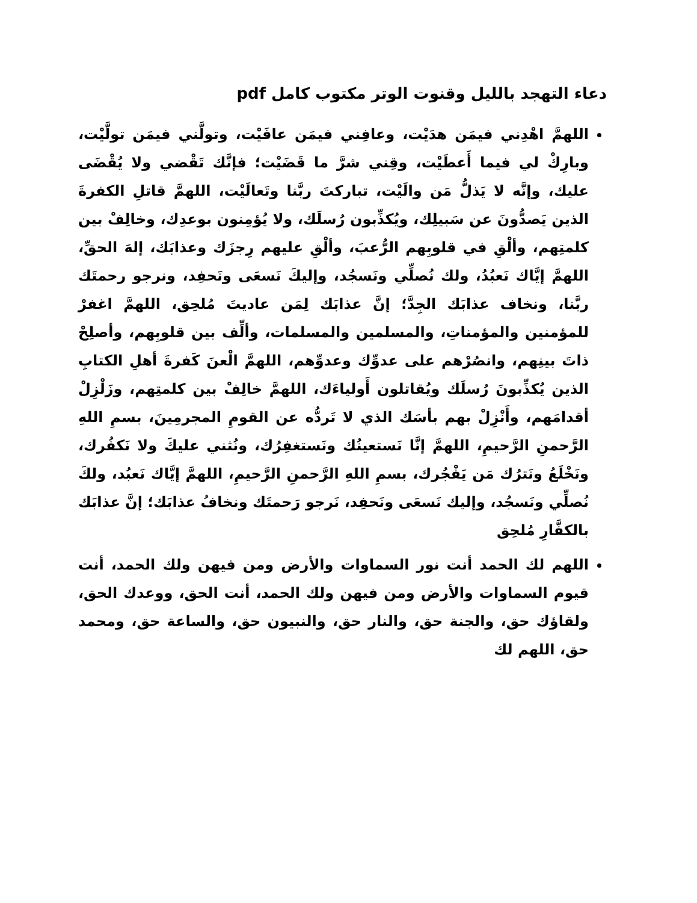دعاء التهجد بالليل وقنوت الوتر مكتوب كامل pdf
اللهمَّ اهْدِني فيمَن هدَيْت، وعافِني فيمَن عافَيْت، وتولَّني فيمَن تولَّيْت، وبارِكْ لي فيما أَعطَيْت، وقِني شرَّ ما قَضَيْت؛ فإنَّك تَقْضي ولا يُقْضَى عليك، وإنَّه لا يَذلُّ مَن والَيْت، تباركتَ ربَّنا وتَعالَيْت، اللهمَّ قاتلِ الكفرةَ الذين يَصدُّونَ عن سَبيلِك، ويُكذِّبون رُسلَك، ولا يُؤمِنون بوعدِك، وخالِفْ بين كلمتِهم، وألْقِ في قلوبِهم الرُّعبَ، وألْقِ عليهم رِجزَك وعذابَك، إلهَ الحقِّ، اللهمَّ إيَّاك نَعبُدُ، ولك نُصلِّي ونَسجُد، وإليكَ نَسعَى ونَحفِد، ونرجو رحمتَك ربَّنا، ونخاف عذابَك الجِدَّ؛ إنَّ عذابَك لِمَن عاديتَ مُلحِق، اللهمَّ اغفرْ للمؤمنين والمؤمناتِ، والمسلمين والمسلمات، وألِّف بين قلوبِهم، وأصلِحْ ذاتَ بينِهم، وانصُرْهم على عدوِّك وعدوِّهم، اللهمَّ الْعنَ كَفرةَ أهلِ الكتابِ الذين يُكذِّبونَ رُسلَك ويُقاتلون أَولياءَك، اللهمَّ خالِفْ بين كلمتِهم، وزَلْزِلْ أقدامَهم، وأَنْزِلْ بهم بأسَك الذي لا تَردُّه عن القومِ المجرمِينَ، بسمِ اللهِ الرَّحمنِ الرَّحيمِ، اللهمَّ إنَّا نَستعينُك ونَستغفِرُك، ونُثني عليكَ ولا نَكفُرك، ونَخْلَعُ ونَترُك مَن يَفْجُرك، بسمِ اللهِ الرَّحمنِ الرَّحيمِ، اللهمَّ إيَّاك نَعبُد، ولكَ نُصلِّي ونَسجُد، وإليك نَسعَى ونَحفِد، نَرجو رَحمتَك ونخافُ عذابَك؛ إنَّ عذابَك بالكفَّارِ مُلحِق
اللهم لك الحمد أنت نور السماوات والأرض ومن فيهن ولك الحمد، أنت قيوم السماوات والأرض ومن فيهن ولك الحمد، أنت الحق، ووعدك الحق، ولقاؤك حق، والجنة حق، والنار حق، والنبيون حق، والساعة حق، ومحمد حق، اللهم لك